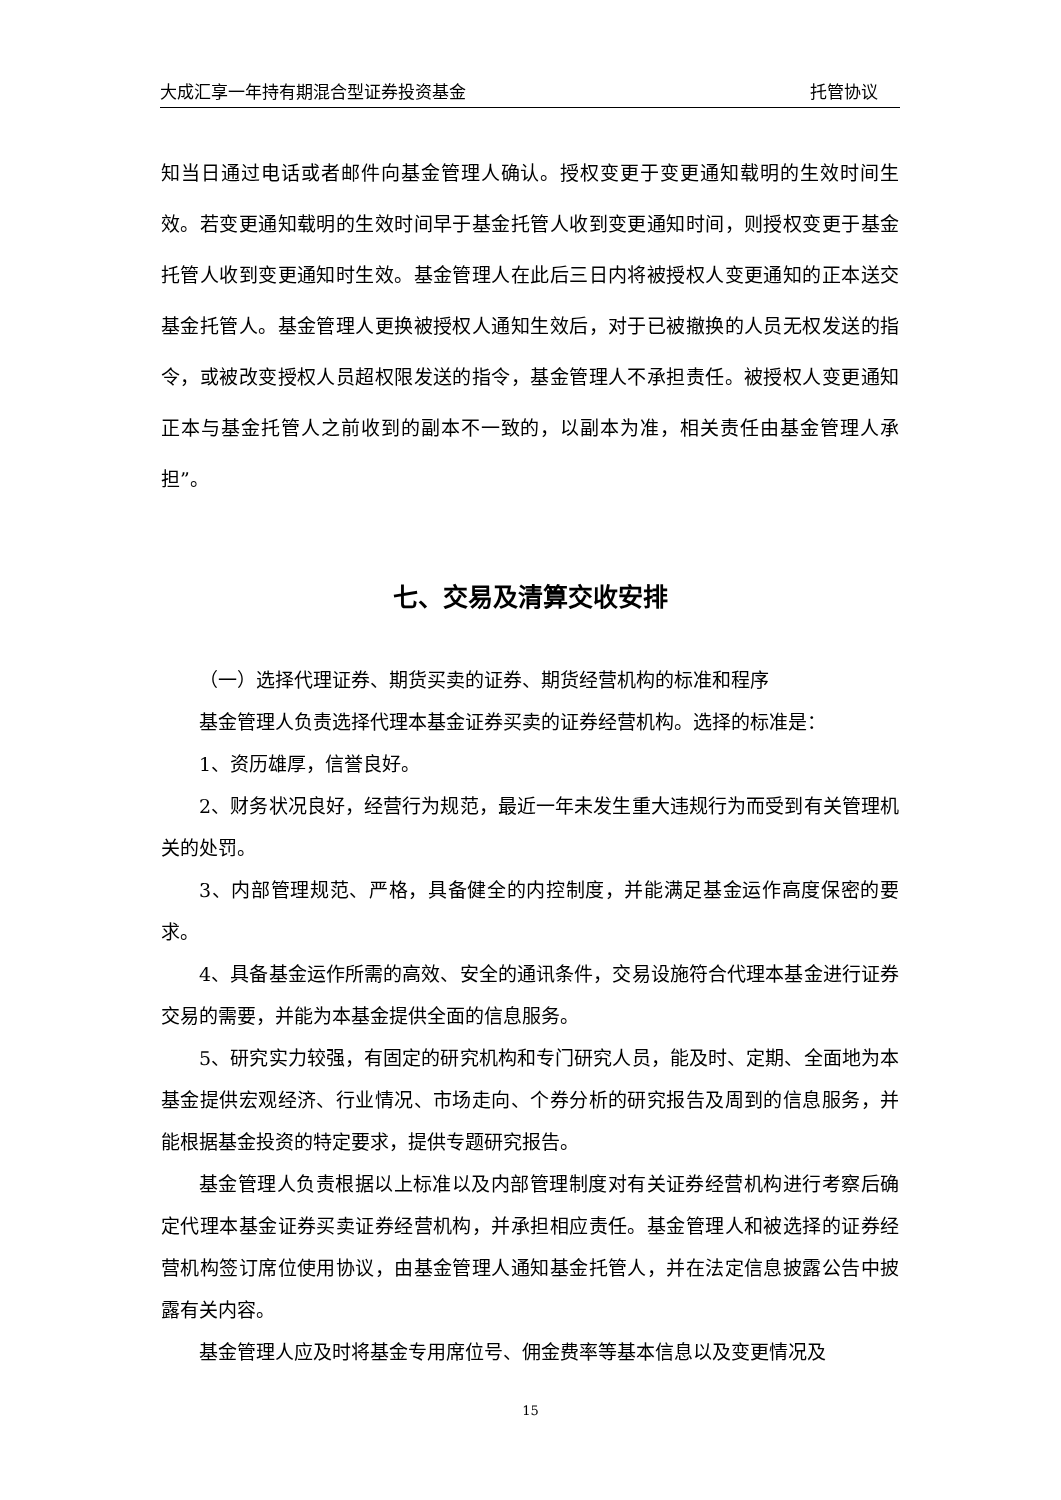大成汇享一年持有期混合型证券投资基金 托管协议
知当日通过电话或者邮件向基金管理人确认。授权变更于变更通知载明的生效时间生效。若变更通知载明的生效时间早于基金托管人收到变更通知时间，则授权变更于基金托管人收到变更通知时生效。基金管理人在此后三日内将被授权人变更通知的正本送交基金托管人。基金管理人更换被授权人通知生效后，对于已被撤换的人员无权发送的指令，或被改变授权人员超权限发送的指令，基金管理人不承担责任。被授权人变更通知正本与基金托管人之前收到的副本不一致的，以副本为准，相关责任由基金管理人承担”。
七、交易及清算交收安排
（一）选择代理证券、期货买卖的证券、期货经营机构的标准和程序
基金管理人负责选择代理本基金证券买卖的证券经营机构。选择的标准是：
1、资历雄厚，信誉良好。
2、财务状况良好，经营行为规范，最近一年未发生重大违规行为而受到有关管理机关的处罚。
3、内部管理规范、严格，具备健全的内控制度，并能满足基金运作高度保密的要求。
4、具备基金运作所需的高效、安全的通讯条件，交易设施符合代理本基金进行证券交易的需要，并能为本基金提供全面的信息服务。
5、研究实力较强，有固定的研究机构和专门研究人员，能及时、定期、全面地为本基金提供宏观经济、行业情况、市场走向、个券分析的研究报告及周到的信息服务，并能根据基金投资的特定要求，提供专题研究报告。
基金管理人负责根据以上标准以及内部管理制度对有关证券经营机构进行考察后确定代理本基金证券买卖证券经营机构，并承担相应责任。基金管理人和被选择的证券经营机构签订席位使用协议，由基金管理人通知基金托管人，并在法定信息披露公告中披露有关内容。
基金管理人应及时将基金专用席位号、佣金费率等基本信息以及变更情况及
15